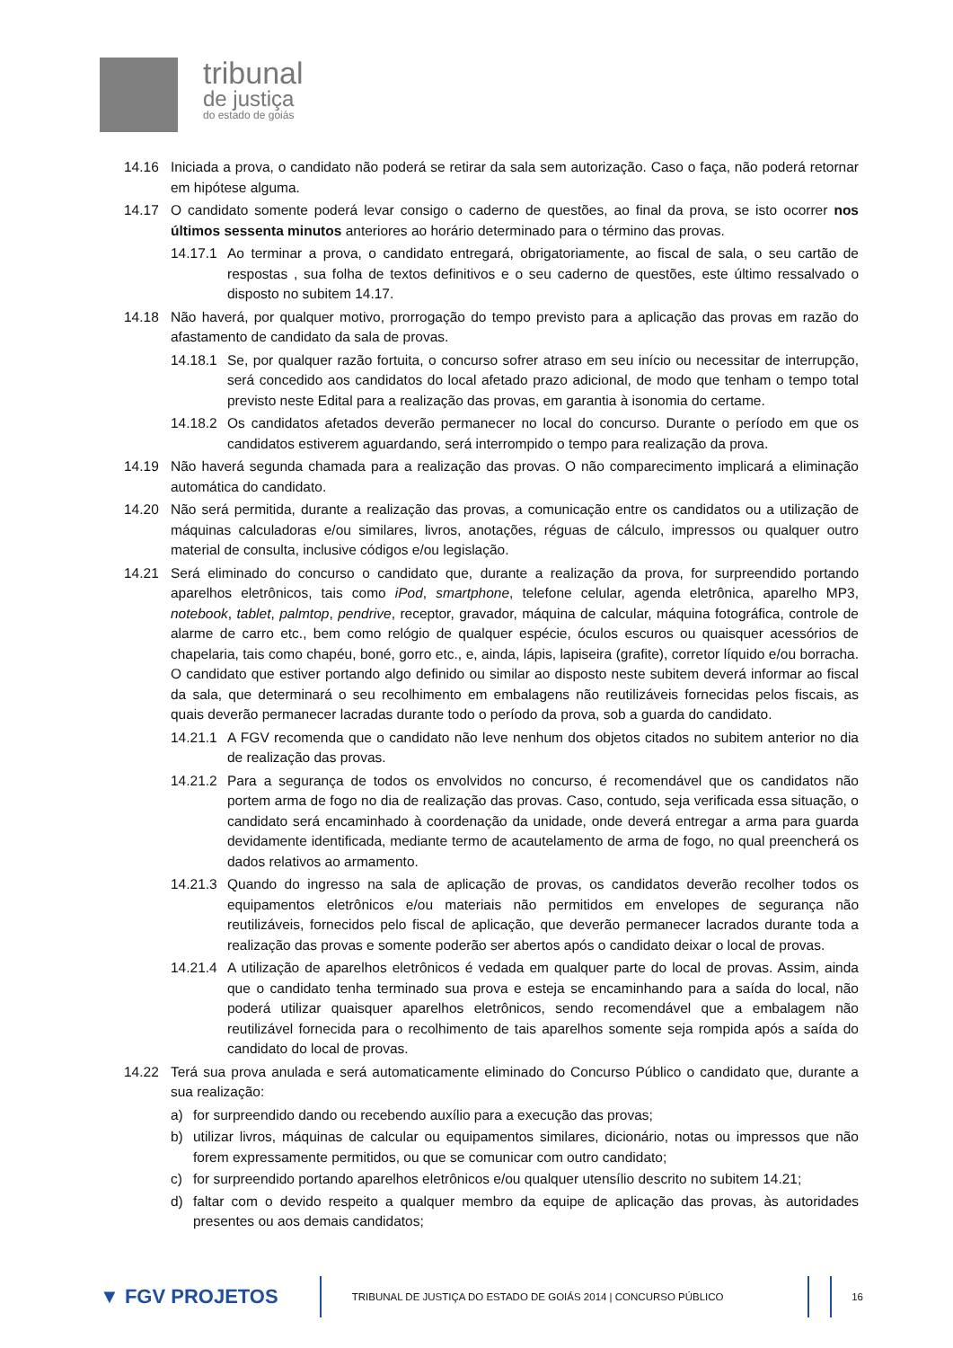tribunal
de justiça
do estado de goiás
14.16 Iniciada a prova, o candidato não poderá se retirar da sala sem autorização. Caso o faça, não poderá retornar em hipótese alguma.
14.17 O candidato somente poderá levar consigo o caderno de questões, ao final da prova, se isto ocorrer nos últimos sessenta minutos anteriores ao horário determinado para o término das provas.
14.17.1
Ao terminar a prova, o candidato entregará, obrigatoriamente, ao fiscal de sala, o seu cartão de respostas , sua folha de textos definitivos e o seu caderno de questões, este último ressalvado o disposto no subitem 14.17.
14.18 Não haverá, por qualquer motivo, prorrogação do tempo previsto para a aplicação das provas em razão do afastamento de candidato da sala de provas.
14.18.1
Se, por qualquer razão fortuita, o concurso sofrer atraso em seu início ou necessitar de interrupção, será concedido aos candidatos do local afetado prazo adicional, de modo que tenham o tempo total previsto neste Edital para a realização das provas, em garantia à isonomia do certame.
14.18.2
Os candidatos afetados deverão permanecer no local do concurso. Durante o período em que os candidatos estiverem aguardando, será interrompido o tempo para realização da prova.
14.19 Não haverá segunda chamada para a realização das provas. O não comparecimento implicará a eliminação automática do candidato.
14.20 Não será permitida, durante a realização das provas, a comunicação entre os candidatos ou a utilização de máquinas calculadoras e/ou similares, livros, anotações, réguas de cálculo, impressos ou qualquer outro material de consulta, inclusive códigos e/ou legislação.
14.21 Será eliminado do concurso o candidato que, durante a realização da prova, for surpreendido portando aparelhos eletrônicos, tais como iPod, smartphone, telefone celular, agenda eletrônica, aparelho MP3, notebook, tablet, palmtop, pendrive, receptor, gravador, máquina de calcular, máquina fotográfica, controle de alarme de carro etc., bem como relógio de qualquer espécie, óculos escuros ou quaisquer acessórios de chapelaria, tais como chapéu, boné, gorro etc., e, ainda, lápis, lapiseira (grafite), corretor líquido e/ou borracha. O candidato que estiver portando algo definido ou similar ao disposto neste subitem deverá informar ao fiscal da sala, que determinará o seu recolhimento em embalagens não reutilizáveis fornecidas pelos fiscais, as quais deverão permanecer lacradas durante todo o período da prova, sob a guarda do candidato.
14.21.1
A FGV recomenda que o candidato não leve nenhum dos objetos citados no subitem anterior no dia de realização das provas.
14.21.2
Para a segurança de todos os envolvidos no concurso, é recomendável que os candidatos não portem arma de fogo no dia de realização das provas. Caso, contudo, seja verificada essa situação, o candidato será encaminhado à coordenação da unidade, onde deverá entregar a arma para guarda devidamente identificada, mediante termo de acautelamento de arma de fogo, no qual preencherá os dados relativos ao armamento.
14.21.3
Quando do ingresso na sala de aplicação de provas, os candidatos deverão recolher todos os equipamentos eletrônicos e/ou materiais não permitidos em envelopes de segurança não reutilizáveis, fornecidos pelo fiscal de aplicação, que deverão permanecer lacrados durante toda a realização das provas e somente poderão ser abertos após o candidato deixar o local de provas.
14.21.4
A utilização de aparelhos eletrônicos é vedada em qualquer parte do local de provas. Assim, ainda que o candidato tenha terminado sua prova e esteja se encaminhando para a saída do local, não poderá utilizar quaisquer aparelhos eletrônicos, sendo recomendável que a embalagem não reutilizável fornecida para o recolhimento de tais aparelhos somente seja rompida após a saída do candidato do local de provas.
14.22 Terá sua prova anulada e será automaticamente eliminado do Concurso Público o candidato que, durante a sua realização:
a) for surpreendido dando ou recebendo auxílio para a execução das provas;
b) utilizar livros, máquinas de calcular ou equipamentos similares, dicionário, notas ou impressos que não forem expressamente permitidos, ou que se comunicar com outro candidato;
c) for surpreendido portando aparelhos eletrônicos e/ou qualquer utensílio descrito no subitem 14.21;
d) faltar com o devido respeito a qualquer membro da equipe de aplicação das provas, às autoridades presentes ou aos demais candidatos;
▼ FGV PROJETOS
TRIBUNAL DE JUSTIÇA DO ESTADO DE GOIÁS 2014 | CONCURSO PÚBLICO 16